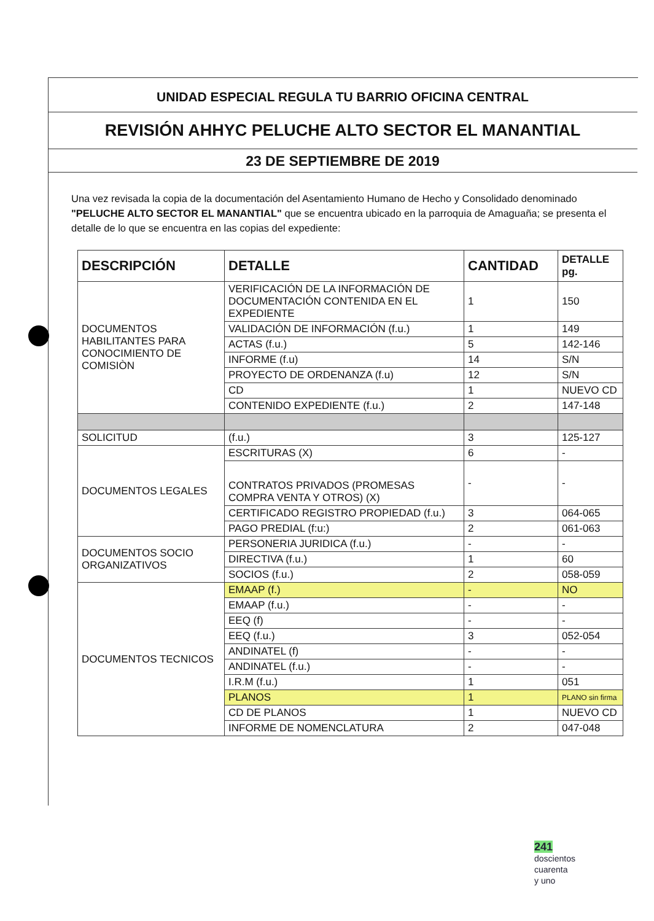UNIDAD ESPECIAL REGULA TU BARRIO OFICINA CENTRAL
REVISIÓN AHHYC PELUCHE ALTO SECTOR EL MANANTIAL
23 DE SEPTIEMBRE DE 2019
Una vez revisada la copia de la documentación del Asentamiento Humano de Hecho y Consolidado denominado "PELUCHE ALTO SECTOR EL MANANTIAL" que se encuentra ubicado en la parroquia de Amaguaña; se presenta el detalle de lo que se encuentra en las copias del expediente:
| DESCRIPCIÓN | DETALLE | CANTIDAD | DETALLE pg. |
| --- | --- | --- | --- |
| DOCUMENTOS HABILITANTES PARA CONOCIMIENTO DE COMISIÒN | VERIFICACIÓN DE LA INFORMACIÓN DE DOCUMENTACIÓN CONTENIDA EN EL EXPEDIENTE | 1 | 150 |
| | VALIDACIÓN DE INFORMACIÓN (f.u.) | 1 | 149 |
| | ACTAS (f.u.) | 5 | 142-146 |
| | INFORME (f.u) | 14 | S/N |
| | PROYECTO DE ORDENANZA (f.u) | 12 | S/N |
| | CD | 1 | NUEVO CD |
| | CONTENIDO EXPEDIENTE (f.u.) | 2 | 147-148 |
| SOLICITUD | (f.u.) | 3 | 125-127 |
| DOCUMENTOS LEGALES | ESCRITURAS (X) | 6 | - |
| | CONTRATOS PRIVADOS (PROMESAS COMPRA VENTA Y OTROS) (X) | - | - |
| | CERTIFICADO REGISTRO PROPIEDAD (f.u.) | 3 | 064-065 |
| | PAGO PREDIAL (f:u:) | 2 | 061-063 |
| DOCUMENTOS SOCIO ORGANIZATIVOS | PERSONERIA JURIDICA (f.u.) | - | - |
| | DIRECTIVA (f.u.) | 1 | 60 |
| | SOCIOS (f.u.) | 2 | 058-059 |
| DOCUMENTOS TECNICOS | EMAAP (f.) | - | NO |
| | EMAAP (f.u.) | - | - |
| | EEQ (f) | - | - |
| | EEQ (f.u.) | 3 | 052-054 |
| | ANDINATEL (f) | - | - |
| | ANDINATEL (f.u.) | - | - |
| | I.R.M (f.u.) | 1 | 051 |
| | PLANOS | 1 | PLANO sin firma |
| | CD DE PLANOS | 1 | NUEVO CD |
| | INFORME DE NOMENCLATURA | 2 | 047-048 |
241
doscientos
cuarenta
y uno